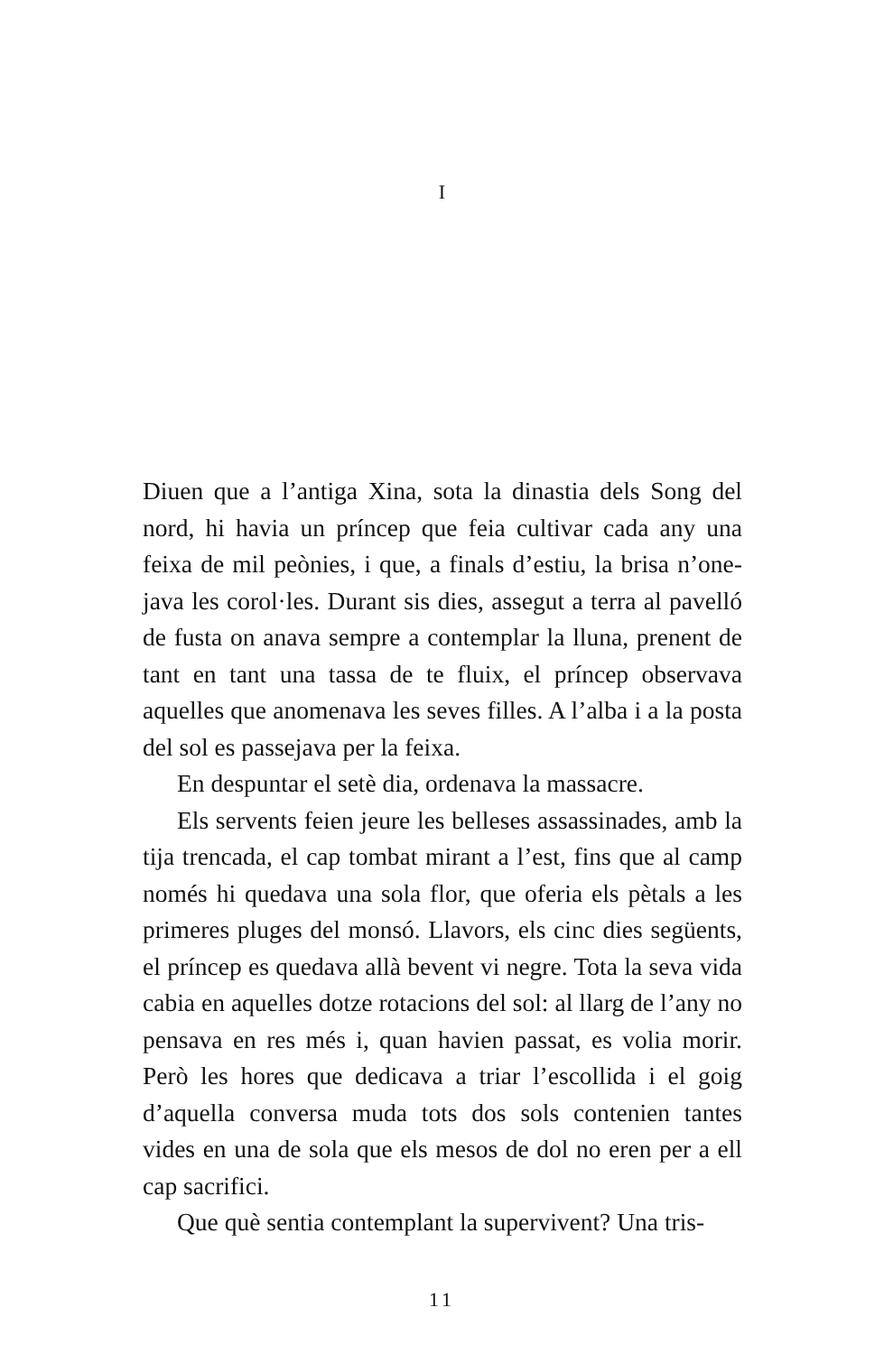I
Diuen que a l’antiga Xina, sota la dinastia dels Song del nord, hi havia un príncep que feia cultivar cada any una feixa de mil peònies, i que, a finals d’estiu, la brisa n’one­java les corol·les. Durant sis dies, assegut a terra al pavelló de fusta on anava sempre a contemplar la lluna, prenent de tant en tant una tassa de te fluix, el príncep observava aquelles que anomenava les seves filles. A l’alba i a la posta del sol es passejava per la feixa.
En despuntar el setè dia, ordenava la massacre.
Els servents feien jeure les belleses assassinades, amb la tija trencada, el cap tombat mirant a l’est, fins que al camp només hi quedava una sola flor, que oferia els pètals a les primeres pluges del monsó. Llavors, els cinc dies se­güents, el príncep es quedava allà bevent vi negre. Tota la seva vida cabia en aquelles dotze rotacions del sol: al llarg de l’any no pensava en res més i, quan havien passat, es volia morir. Però les hores que dedicava a triar l’escollida i el goig d’aquella conversa muda tots dos sols contenien tantes vides en una de sola que els mesos de dol no eren per a ell cap sacrifici.
Que què sentia contemplant la supervivent? Una tris-
11